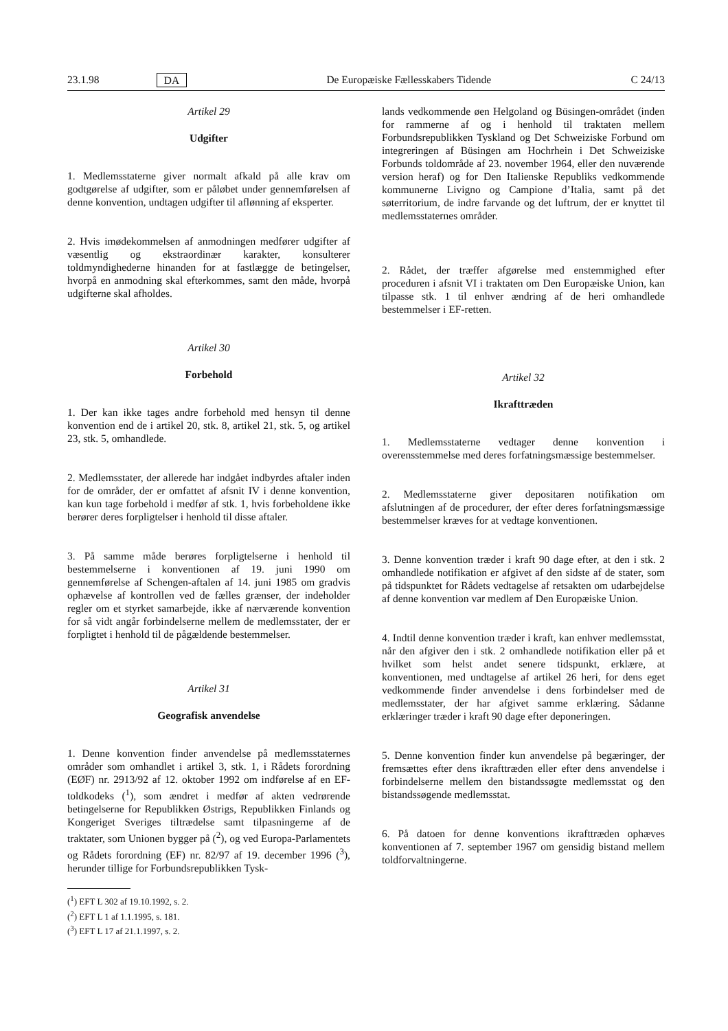23.1.98 DA De Europæiske Fællesskabers Tidende C 24/13
Artikel 29
Udgifter
1. Medlemsstaterne giver normalt afkald på alle krav om godtgørelse af udgifter, som er påløbet under gennemførelsen af denne konvention, undtagen udgifter til aflønning af eksperter.
2. Hvis imødekommelsen af anmodningen medfører udgifter af væsentlig og ekstraordinær karakter, konsulterer toldmyndighederne hinanden for at fastlægge de betingelser, hvorpå en anmodning skal efterkommes, samt den måde, hvorpå udgifterne skal afholdes.
Artikel 30
Forbehold
1. Der kan ikke tages andre forbehold med hensyn til denne konvention end de i artikel 20, stk. 8, artikel 21, stk. 5, og artikel 23, stk. 5, omhandlede.
2. Medlemsstater, der allerede har indgået indbyrdes aftaler inden for de områder, der er omfattet af afsnit IV i denne konvention, kan kun tage forbehold i medfør af stk. 1, hvis forbeholdene ikke berører deres forpligtelser i henhold til disse aftaler.
3. På samme måde berøres forpligtelserne i henhold til bestemmelserne i konventionen af 19. juni 1990 om gennemførelse af Schengen-aftalen af 14. juni 1985 om gradvis ophævelse af kontrollen ved de fælles grænser, der indeholder regler om et styrket samarbejde, ikke af nærværende konvention for så vidt angår forbindelserne mellem de medlemsstater, der er forpligtet i henhold til de pågældende bestemmelser.
Artikel 31
Geografisk anvendelse
1. Denne konvention finder anvendelse på medlemsstaternes områder som omhandlet i artikel 3, stk. 1, i Rådets forordning (EØF) nr. 2913/92 af 12. oktober 1992 om indførelse af en EF-toldkodeks (<sup>1</sup>), som ændret i medfør af akten vedrørende betingelserne for Republikken Østrigs, Republikken Finlands og Kongeriget Sveriges tiltrædelse samt tilpasningerne af de traktater, som Unionen bygger på (<sup>2</sup>), og ved Europa-Parlamentets og Rådets forordning (EF) nr. 82/97 af 19. december 1996 (<sup>3</sup>), herunder tillige for Forbundsrepublikken Tysk-
(<sup>1</sup>) EFT L 302 af 19.10.1992, s. 2.
(<sup>2</sup>) EFT L 1 af 1.1.1995, s. 181.
(<sup>3</sup>) EFT L 17 af 21.1.1997, s. 2.
lands vedkommende øen Helgoland og Büsingen-området (inden for rammerne af og i henhold til traktaten mellem Forbundsrepublikken Tyskland og Det Schweiziske Forbund om integreringen af Büsingen am Hochrhein i Det Schweiziske Forbunds toldområde af 23. november 1964, eller den nuværende version heraf) og for Den Italienske Republiks vedkommende kommunerne Livigno og Campione d’Italia, samt på det søterritorium, de indre farvande og det luftrum, der er knyttet til medlemsstaternes områder.
2. Rådet, der træffer afgørelse med enstemmighed efter proceduren i afsnit VI i traktaten om Den Europæiske Union, kan tilpasse stk. 1 til enhver ændring af de heri omhandlede bestemmelser i EF-retten.
Artikel 32
Ikrafttræden
1. Medlemsstaterne vedtager denne konvention i overensstemmelse med deres forfatningsmæssige bestemmelser.
2. Medlemsstaterne giver depositaren notifikation om afslutningen af de procedurer, der efter deres forfatningsmæssige bestemmelser kræves for at vedtage konventionen.
3. Denne konvention træder i kraft 90 dage efter, at den i stk. 2 omhandlede notifikation er afgivet af den sidste af de stater, som på tidspunktet for Rådets vedtagelse af retsakten om udarbejdelse af denne konvention var medlem af Den Europæiske Union.
4. Indtil denne konvention træder i kraft, kan enhver medlemsstat, når den afgiver den i stk. 2 omhandlede notifikation eller på et hvilket som helst andet senere tidspunkt, erklære, at konventionen, med undtagelse af artikel 26 heri, for dens eget vedkommende finder anvendelse i dens forbindelser med de medlemsstater, der har afgivet samme erklæring. Sådanne erklæringer træder i kraft 90 dage efter deponeringen.
5. Denne konvention finder kun anvendelse på begæringer, der fremsættes efter dens ikrafttræden eller efter dens anvendelse i forbindelserne mellem den bistandssøgte medlemsstat og den bistandssøgende medlemsstat.
6. På datoen for denne konventions ikrafttræden ophæves konventionen af 7. september 1967 om gensidig bistand mellem toldforvaltningerne.